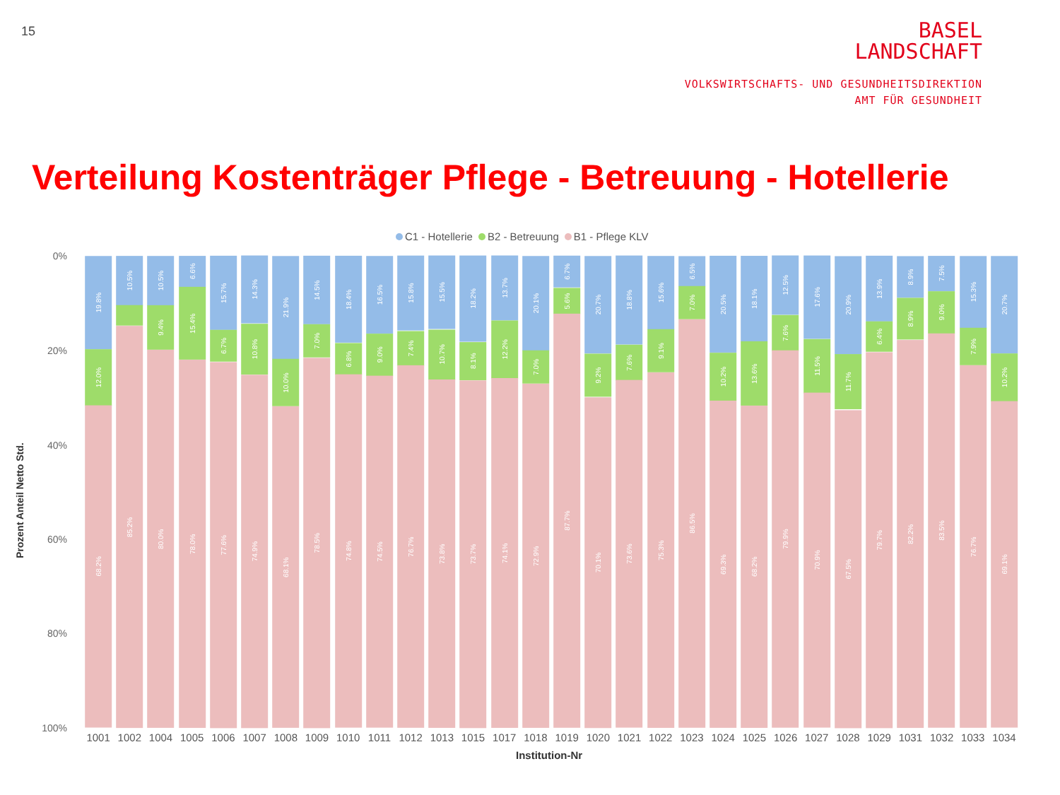15
BASEL
LANDSCHAFT
VOLKSWIRTSCHAFTS- UND GESUNDHEITSDIREKTION
AMT FÜR GESUNDHEIT
Verteilung Kostenträger Pflege - Betreuung - Hotellerie
C1 - Hotellerie B2 - Betreuung B1 - Pflege KLV
Prozent Anteil Netto Std.
0%
20%
40%
60%
80%
100%
19.8%
12.0%
68.2%
10.5%
85.2%
10.5%
9.4%
80.0%
6.6%
15.4%
78.0%
15.7%
6.7%
77.6%
14.3%
10.8%
74.9%
21.9%
10.0%
68.1%
14.5%
7.0%
78.5%
18.4%
6.8%
74.8%
16.5%
9.0%
74.5%
15.8%
7.4%
76.7%
15.5%
10.7%
73.8%
18.2%
8.1%
73.7%
13.7%
12.2%
74.1%
20.1%
7.0%
72.9%
6.7%
5.6%
87.7%
20.7%
9.2%
70.1%
18.8%
7.6%
73.6%
15.6%
9.1%
75.3%
6.5%
7.0%
86.5%
20.5%
10.2%
69.3%
18.1%
13.6%
68.2%
12.5%
7.6%
79.9%
17.6%
11.5%
70.9%
20.9%
11.7%
67.5%
13.9%
6.4%
79.7%
8.9%
8.9%
82.2%
7.5%
9.0%
83.5%
15.3%
7.9%
76.7%
20.7%
10.2%
69.1%
1001 1002 1004 1005 1006 1007 1008 1009 1010 1011 1012 1013 1015 1017 1018 1019 1020 1021 1022 1023 1024 1025 1026 1027 1028 1029 1031 1032 1033 1034
Institution-Nr